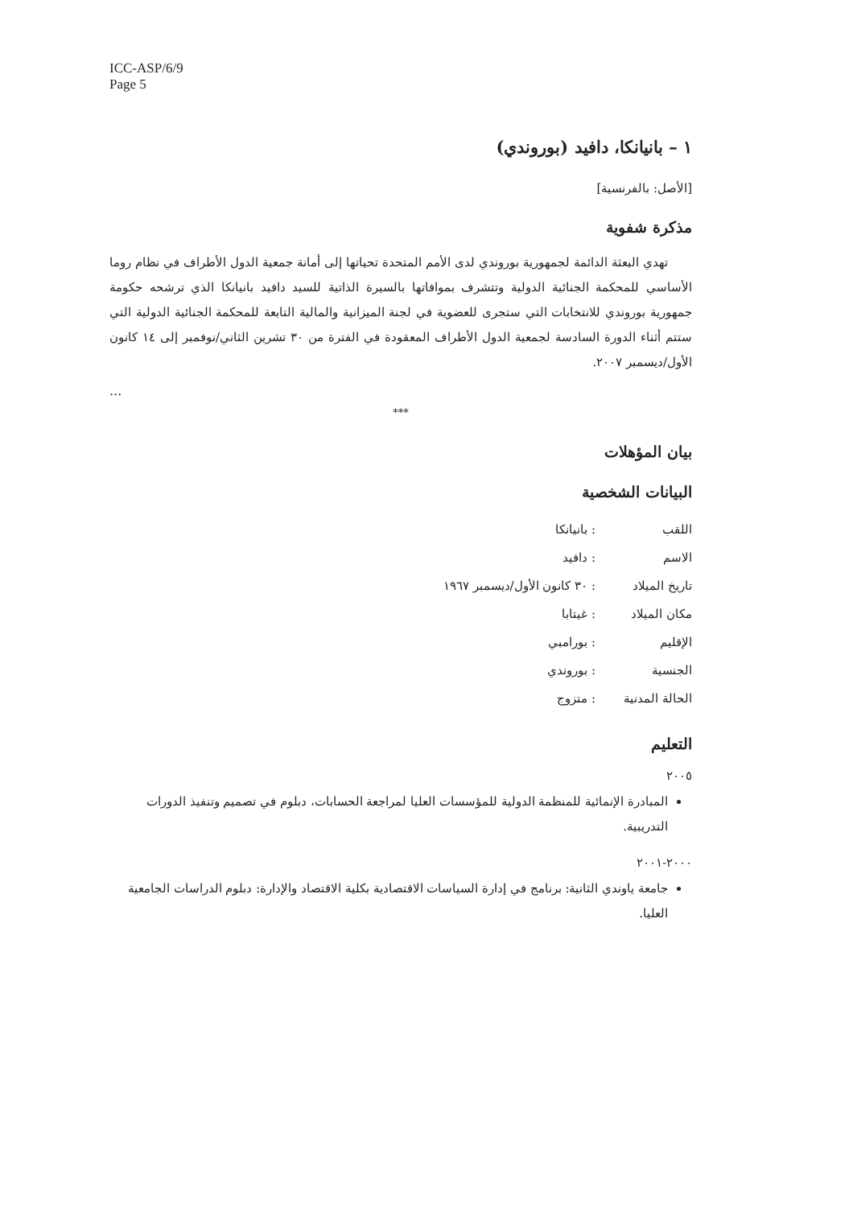ICC-ASP/6/9
Page 5
١ – بانيانكا، دافيد (بوروندي)
[الأصل: بالفرنسية]
مذكرة شفوية
تهدي البعثة الدائمة لجمهورية بوروندي لدى الأمم المتحدة تحياتها إلى أمانة جمعية الدول الأطراف في نظام روما الأساسي للمحكمة الجنائية الدولية وتتشرف بموافاتها بالسيرة الذاتية للسيد دافيد بانيانكا الذي ترشحه حكومة جمهورية بوروندي للانتخابات التي ستجرى للعضوية في لجنة الميزانية والمالية التابعة للمحكمة الجنائية الدولية التي ستتم أثناء الدورة السادسة لجمعية الدول الأطراف المعقودة في الفترة من ٣٠ تشرين الثاني/نوفمبر إلى ١٤ كانون الأول/ديسمبر ٢٠٠٧.
...
***
بيان المؤهلات
البيانات الشخصية
| اللقب | : بانيانكا |
| الاسم | : دافيد |
| تاريخ الميلاد | : ٣٠ كانون الأول/ديسمبر ١٩٦٧ |
| مكان الميلاد | : غيتابا |
| الإقليم | : بورامبي |
| الجنسية | : بوروندي |
| الحالة المدنية | : متزوج |
التعليم
٢٠٠٥
المبادرة الإنمائية للمنظمة الدولية للمؤسسات العليا لمراجعة الحسابات، دبلوم في تصميم وتنفيذ الدورات التدريبية.
٢٠٠٠-٢٠٠١
جامعة ياوندي الثانية: برنامج في إدارة السياسات الاقتصادية بكلية الاقتصاد والإدارة: دبلوم الدراسات الجامعية العليا.